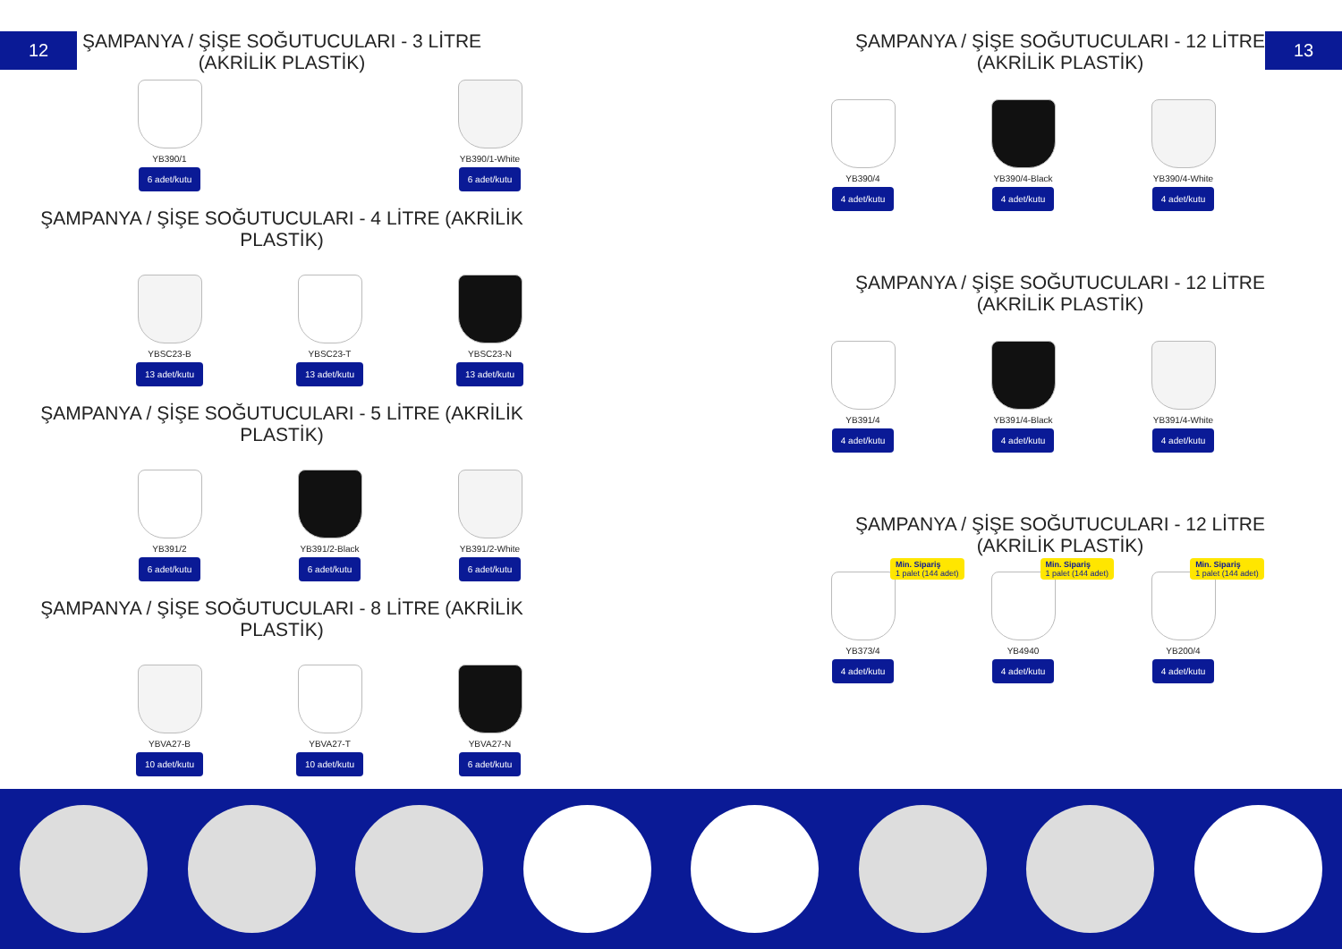12 13
ŞAMPANYA / ŞİŞE SOĞUTUCULARI - 3 LİTRE
(AKRİLİK PLASTİK)
YB390/1
6 adet/kutu
YB390/1-White
6 adet/kutu
ŞAMPANYA / ŞİŞE SOĞUTUCULARI - 4 LİTRE (AKRİLİK PLASTİK)
YBSC23-B
13 adet/kutu
YBSC23-T
13 adet/kutu
YBSC23-N
13 adet/kutu
ŞAMPANYA / ŞİŞE SOĞUTUCULARI - 5 LİTRE (AKRİLİK PLASTİK)
YB391/2
6 adet/kutu
YB391/2-Black
6 adet/kutu
YB391/2-White
6 adet/kutu
ŞAMPANYA / ŞİŞE SOĞUTUCULARI - 8 LİTRE (AKRİLİK PLASTİK)
YBVA27-B
10 adet/kutu
YBVA27-T
10 adet/kutu
YBVA27-N
6 adet/kutu
ŞAMPANYA / ŞİŞE SOĞUTUCULARI - 12 LİTRE
(AKRİLİK PLASTİK)
YB390/4
4 adet/kutu
YB390/4-Black
4 adet/kutu
YB390/4-White
4 adet/kutu
ŞAMPANYA / ŞİŞE SOĞUTUCULARI - 12 LİTRE
(AKRİLİK PLASTİK)
YB391/4
4 adet/kutu
YB391/4-Black
4 adet/kutu
YB391/4-White
4 adet/kutu
ŞAMPANYA / ŞİŞE SOĞUTUCULARI - 12 LİTRE
(AKRİLİK PLASTİK)
YB373/4
4 adet/kutu
YB4940
4 adet/kutu
YB200/4
4 adet/kutu
Min. Sipariş
1 palet (144 adet) Min. Sipariş
1 palet (144 adet) Min. Sipariş
1 palet (144 adet)